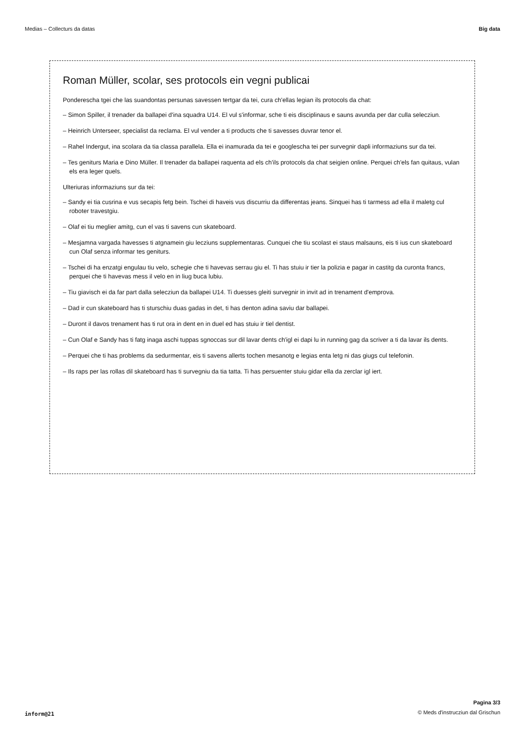Medias – Collecturs da datas Big data
Roman Müller, scolar, ses protocols ein vegni publicai
Ponderescha tgei che las suandontas persunas savessen tertgar da tei, cura ch'ellas legian ils protocols da chat:
– Simon Spiller, il trenader da ballapei d'ina squadra U14. El vul s'informar, sche ti eis disciplinaus e sauns avunda per dar culla selecziun.
– Heinrich Unterseer, specialist da reclama. El vul vender a ti products che ti savesses duvrar tenor el.
– Rahel Indergut, ina scolara da tia classa parallela. Ella ei inamurada da tei e googlescha tei per survegnir dapli informaziuns sur da tei.
– Tes geniturs Maria e Dino Müller. Il trenader da ballapei raquenta ad els ch'ils protocols da chat seigien online. Perquei ch'els fan quitaus, vulan els era leger quels.
Ulteriuras informaziuns sur da tei:
– Sandy ei tia cusrina e vus secapis fetg bein. Tschei di haveis vus discurriu da differentas jeans. Sinquei has ti tarmess ad ella il maletg cul roboter travestgiu.
– Olaf ei tiu meglier amitg, cun el vas ti savens cun skateboard.
– Mesjamna vargada havesses ti atgnamein giu lecziuns supplementaras. Cunquei che tiu scolast ei staus malsauns, eis ti ius cun skateboard cun Olaf senza informar tes geniturs.
– Tschei di ha enzatgi engulau tiu velo, schegie che ti havevas serrau giu el. Ti has stuiu ir tier la polizia e pagar in castitg da curonta francs, perquei che ti havevas mess il velo en in liug buca lubiu.
– Tiu giavisch ei da far part dalla selecziun da ballapei U14. Ti duesses gleiti survegnir in invit ad in trenament d'emprova.
– Dad ir cun skateboard has ti sturschiu duas gadas in det, ti has denton adina saviu dar ballapei.
– Duront il davos trenament has ti rut ora in dent en in duel ed has stuiu ir tiel dentist.
– Cun Olaf e Sandy has ti fatg inaga aschi tuppas sgnoccas sur dil lavar dents ch'igl ei dapi lu in running gag da scriver a ti da lavar ils dents.
– Perquei che ti has problems da sedurmentar, eis ti savens allerts tochen mesanotg e legias enta letg ni das giugs cul telefonin.
– Ils raps per las rollas dil skateboard has ti survegniu da tia tatta. Ti has persuenter stuiu gidar ella da zerclar igl iert.
inform@21
Pagina 3/3
© Meds d'instrucziun dal Grischun